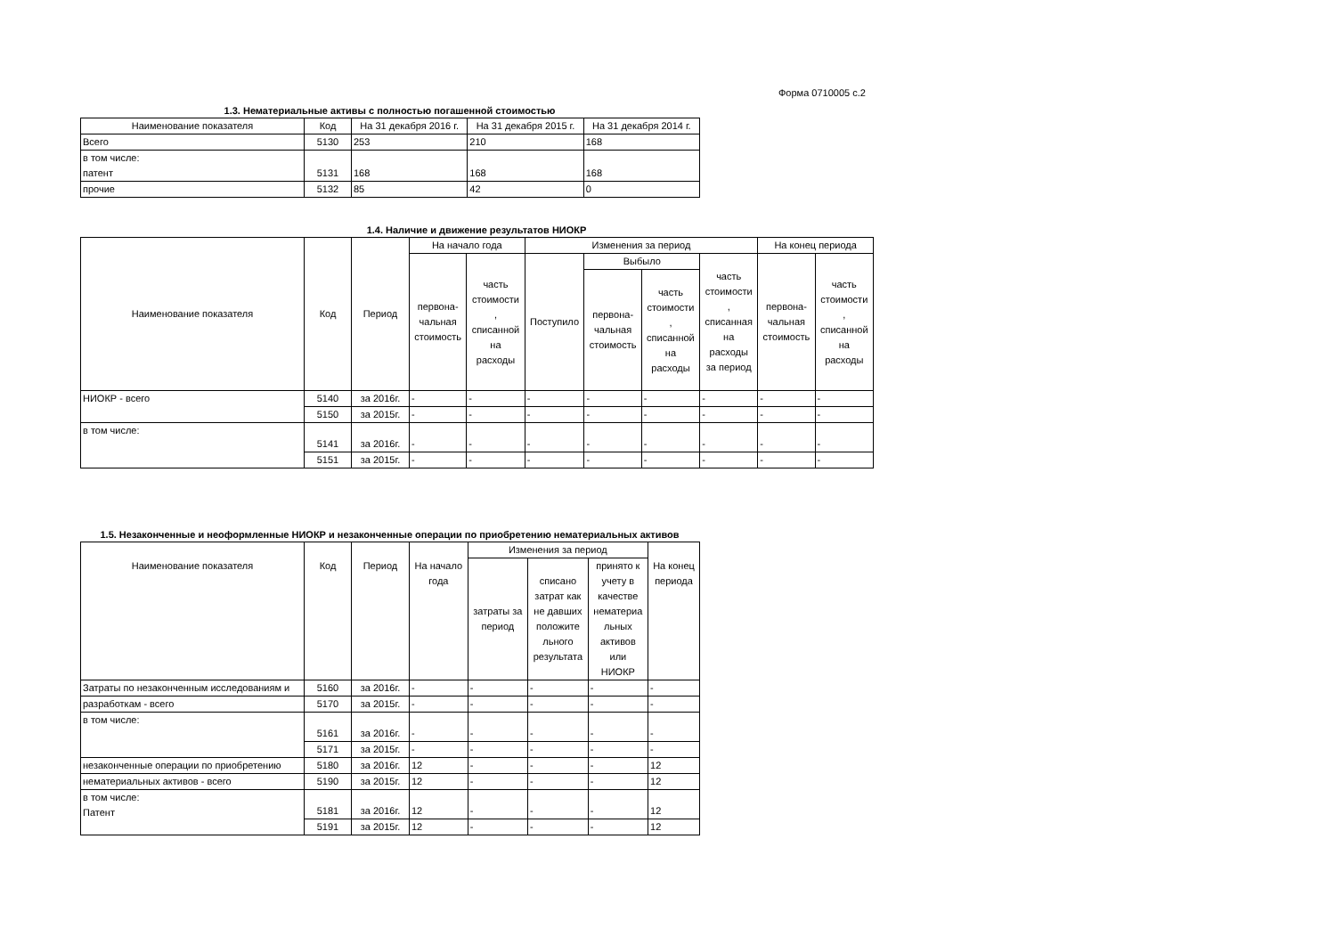Форма 0710005 с.2
1.3. Нематериальные активы с полностью погашенной стоимостью
| Наименование показателя | Код | На 31 декабря 2016 г. | На 31 декабря 2015 г. | На 31 декабря 2014 г. |
| --- | --- | --- | --- | --- |
| Всего | 5130 | 253 | 210 | 168 |
| в том числе: патент | 5131 | 168 | 168 | 168 |
| прочие | 5132 | 85 | 42 | 0 |
1.4. Наличие и движение результатов НИОКР
| Наименование показателя | Код | Период | На начало года | | Изменения за период | | | | На конец периода | |
| --- | --- | --- | --- | --- | --- | --- | --- | --- | --- | --- |
| | | | перво­на- чальная стоимость | часть стоимости , списанной на расходы | Поступило | Выбыло | | часть стоимости , списанная на расходы за период | перво­на- чальная стоимость | часть стоимости , списанной на расходы |
| | | | | | | перво­на- чальная стоимость | часть стоимости , списанной на расходы | | | |
| НИОКР - всего | 5140 | за 2016г. | - | - | - | - | - | - | - | - |
| | 5150 | за 2015г. | - | - | - | - | - | - | - | - |
| в том числе: | 5141 | за 2016г. | - | - | - | - | - | - | - | - |
| | 5151 | за 2015г. | - | - | - | - | - | - | - | - |
1.5. Незаконченные и неоформленные НИОКР и незаконченные операции по приобретению нематериальных активов
| Наименование показателя | Код | Период | На начало года | Изменения за период | | | На конец периода |
| --- | --- | --- | --- | --- | --- | --- | --- |
| | | | | затраты за период | списано затрат как не давших положите льного результата | принято к учету в качестве нематериа льных активов или НИОКР | |
| Затраты по незаконченным исследованиям и | 5160 | за 2016г. | - | - | - | - | - |
| разработкам - всего | 5170 | за 2015г. | - | - | - | - | - |
| в том числе: | 5161 | за 2016г. | - | - | - | - | - |
| | 5171 | за 2015г. | - | - | - | - | - |
| незаконченные операции по приобретению | 5180 | за 2016г. | 12 | - | - | - | 12 |
| нематериальных активов - всего | 5190 | за 2015г. | 12 | - | - | - | 12 |
| в том числе: Патент | 5181 | за 2016г. | 12 | - | - | - | 12 |
| | 5191 | за 2015г. | 12 | - | - | - | 12 |